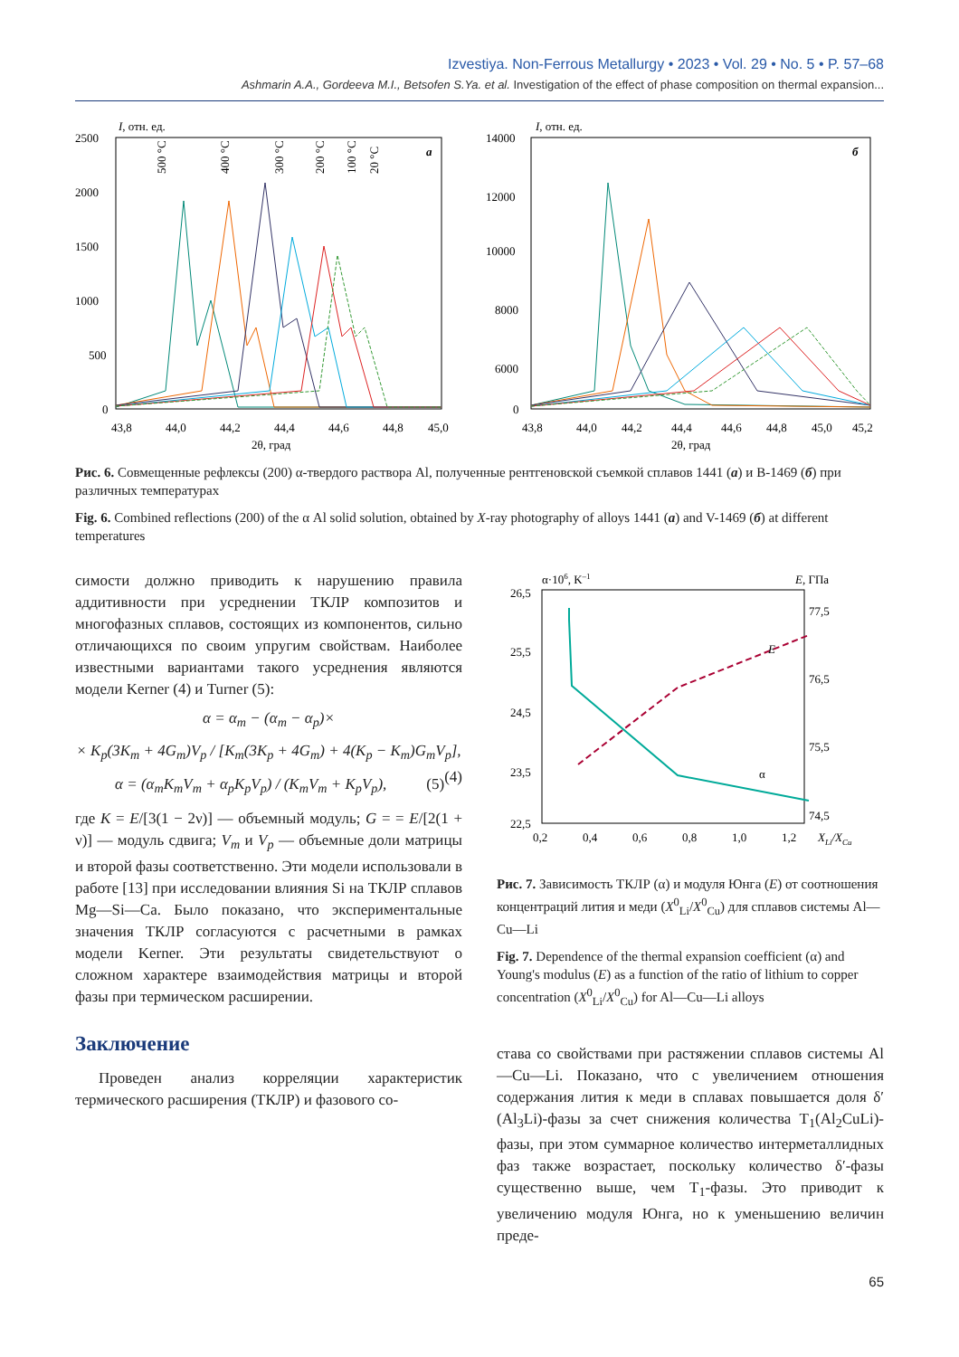Izvestiya. Non-Ferrous Metallurgy • 2023 • Vol. 29 • No. 5 • P. 57–68
Ashmarin A.A., Gordeeva M.I., Betsofen S.Ya. et al. Investigation of the effect of phase composition on thermal expansion...
I, отн. ед.
2500
2000
1500
1000
500
0
43,8
44,0
44,2
44,4
44,6
44,8
45,0
2θ, град
а
500 °С
400 °С
300 °С
200 °С
100 °С
20 °С
I, отн. ед.
14000
12000
10000
8000
6000
0
43,8
44,0
44,2
44,4
44,6
44,8
45,0
45,2
2θ, град
б
Рис. 6. Совмещенные рефлексы (200) α-твердого раствора Al, полученные рентгеновской съемкой сплавов 1441 (а) и В-1469 (б) при различных температурах
Fig. 6. Combined reflections (200) of the α Al solid solution, obtained by X-ray photography of alloys 1441 (а) and V-1469 (б) at different temperatures
симости должно приводить к нарушению правила аддитивности при усреднении ТКЛР композитов и многофазных сплавов, состоящих из компонентов, сильно отличающихся по своим упругим свойствам. Наиболее известными вариантами такого усреднения являются модели Kerner (4) и Turner (5):
α = α<sub>m</sub> − (α<sub>m</sub> − α<sub>p</sub>)×
× K<sub>p</sub>(3K<sub>m</sub> + 4G<sub>m</sub>)V<sub>p</sub> / [K<sub>m</sub>(3K<sub>p</sub> + 4G<sub>m</sub>) + 4(K<sub>p</sub> − K<sub>m</sub>)G<sub>m</sub>V<sub>p</sub>], (4)
α = (α<sub>m</sub>K<sub>m</sub>V<sub>m</sub> + α<sub>p</sub>K<sub>p</sub>V<sub>p</sub>) / (K<sub>m</sub>V<sub>m</sub> + K<sub>p</sub>V<sub>p</sub>), (5)
где K = E/[3(1 − 2ν)] — объемный модуль; G = = E/[2(1 + ν)] — модуль сдвига; V<sub>m</sub> и V<sub>p</sub> — объемные доли матрицы и второй фазы соответственно. Эти модели использовали в работе [13] при исследовании влияния Si на ТКЛР сплавов Mg—Si—Ca. Было показано, что экспериментальные значения ТКЛР согласуются с расчетными в рамках модели Kerner. Эти результаты свидетельствуют о сложном характере взаимодействия матрицы и второй фазы при термическом расширении.
Заключение
Проведен анализ корреляции характеристик термического расширения (ТКЛР) и фазового со-
α·106, K–1
E, ГПа
26,5
25,5
24,5
23,5
22,5
77,5
76,5
75,5
74,5
0,2
0,4
0,6
0,8
1,0
1,2
XLi/XCu
E
α
Рис. 7. Зависимость ТКЛР (α) и модуля Юнга (E) от соотношения концентраций лития и меди (X<sup>0</sup><sub>Li</sub>/X<sup>0</sup><sub>Cu</sub>) для сплавов системы Al—Cu—Li
Fig. 7. Dependence of the thermal expansion coefficient (α) and Young's modulus (E) as a function of the ratio of lithium to copper concentration (X<sup>0</sup><sub>Li</sub>/X<sup>0</sup><sub>Cu</sub>) for Al—Cu—Li alloys
става со свойствами при растяжении сплавов системы Al—Cu—Li. Показано, что с увеличением отношения содержания лития к меди в сплавах повышается доля δ′(Al<sub>3</sub>Li)-фазы за счет снижения количества T<sub>1</sub>(Al<sub>2</sub>CuLi)-фазы, при этом суммарное количество интерметаллидных фаз также возрастает, поскольку количество δ′-фазы существенно выше, чем T<sub>1</sub>-фазы. Это приводит к увеличению модуля Юнга, но к уменьшению величин преде-
65